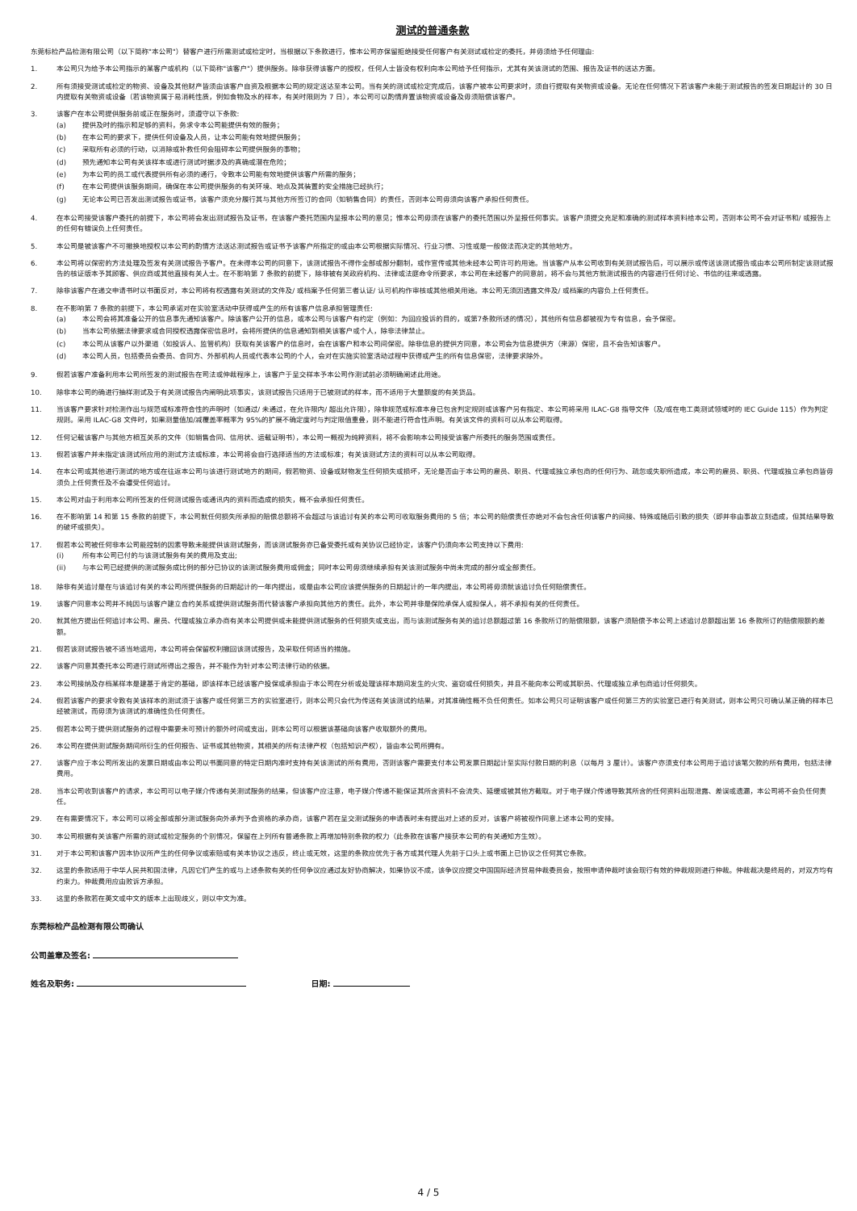测试的普通条款
东莞标检产品检测有限公司（以下简称"本公司"）替客户进行所需测试或检定时，当根据以下条款进行，惟本公司亦保留拒绝接受任何客户有关测试或检定的委托，并毋须给予任何理由:
1. 本公司只为给予本公司指示的某客户或机构（以下简称"该客户"）提供服务。除非获得该客户的授权，任何人士皆没有权利向本公司给予任何指示，尤其有关该测试的范围、报告及证书的送达方面。
2. 所有须接受测试或检定的物资、设备及其他财产皆须由该客户自资及根据本公司的规定送达至本公司。当有关的测试或检定完成后，该客户被本公司要求时，须自行提取有关物资或设备。无论在任何情况下若该客户未能于测试报告的签发日期起计的 30 日内提取有关物资或设备（若该物资属于易消耗性质，例如食物及水的样本，有关时限则为 7 日），本公司可以酌情弃置该物资或设备及毋须赔偿该客户。
3. 该客户在本公司提供服务前或正在服务时，须遵守以下条款:
(a) 提供及时的指示和足够的资料，务求令本公司能提供有效的服务；
(b) 在本公司的要求下，提供任何设备及人员，让本公司能有效地提供服务；
(c) 采取所有必须的行动，以消除或补救任何会阻碍本公司提供服务的事物；
(d) 预先通知本公司有关该样本或进行测试时据涉及的真确或潜在危险；
(e) 为本公司的员工或代表提供所有必须的通行，令致本公司能有效地提供该客户所需的服务；
(f) 在本公司提供该服务期间，确保在本公司提供服务的有关环境、地点及其装置的安全措施已经执行；
(g) 无论本公司已否发出测试报告或证书，该客户须充分履行其与其他方所签订的合同（如销售合同）的责任，否则本公司毋须向该客户承担任何责任。
4. 在本公司接受该客户委托的前提下，本公司将会发出测试报告及证书，在该客户委托范围内呈报本公司的意见；惟本公司毋须在该客户的委托范围以外呈报任何事实。该客户须提交充足和准确的测试样本资料给本公司，否则本公司不会对证书和/ 或报告上的任何有错误负上任何责任。
5. 本公司是被该客户不可撤换地授权以本公司的酌情方法送达测试报告或证书予该客户所指定的或由本公司根据实际情况、行业习惯、习性或是一般做法而决定的其他地方。
6. 本公司将以保密的方法处理及签发有关测试报告予客户。在未得本公司的同意下，该测试报告不得作全部或部分翻制，或作宣传或其他未经本公司许可的用途。当该客户从本公司收到有关测试报告后，可以展示或传送该测试报告或由本公司所制定该测试报告的核证版本予其顾客、供应商或其他直接有关人士。在不影响第 7 条款的前提下，除非被有关政府机构、法律或法庭命令所要求，本公司在未经客户的同意前，将不会与其他方就测试报告的内容进行任何讨论、书信的往来或透露。
7. 除非该客户在递交申请书时以书面反对，本公司将有权透露有关测试的文件及/ 或档案予任何第三者认证/ 认可机构作审核或其他相关用途。本公司无须因透露文件及/ 或档案的内容负上任何责任。
8. 在不影响第 7 条款的前提下，本公司承诺对在实验室活动中获得或产生的所有该客户信息承担管理责任:
(a) 本公司会将其准备公开的信息事先通知该客户。除该客户公开的信息，或本公司与该客户有约定（例如：为回应投诉的目的，或第7条款所述的情况），其他所有信息都被视为专有信息，会予保密。
(b) 当本公司依据法律要求或合同授权透露保密信息时，会将所提供的信息通知到相关该客户或个人，除非法律禁止。
(c) 本公司从该客户以外渠道（如投诉人、监管机构）获取有关该客户的信息时，会在该客户和本公司间保密。除非信息的提供方同意，本公司会为信息提供方（来源）保密，且不会告知该客户。
(d) 本公司人员，包括委员会委员、合同方、外部机构人员或代表本公司的个人，会对在实施实验室活动过程中获得或产生的所有信息保密，法律要求除外。
9. 假若该客户准备利用本公司所签发的测试报告在司法或仲裁程序上，该客户于呈交样本予本公司作测试前必须明确阐述此用途。
10. 除非本公司的确进行抽样测试及于有关测试报告内阐明此项事实，该测试报告只适用于已被测试的样本，而不适用于大量额度的有关货品。
11. 当该客户要求针对检测作出与规范或标准符合性的声明时（如通过/ 未通过，在允许限内/ 超出允许限），除非规范或标准本身已包含判定规则或该客户另有指定、本公司将采用 ILAC-G8 指导文件（及/或在电工类测试领域时的 IEC Guide 115）作为判定规则。采用 ILAC-G8 文件时，如果测量值加/减覆盖率概率为 95%的扩展不确定度时与判定限值重叠，则不能进行符合性声明。有关该文件的资料可以从本公司取得。
12. 任何记载该客户与其他方相互关系的文件（如销售合同、信用状、运载证明书），本公司一概视为纯粹资料，将不会影响本公司接受该客户所委托的服务范围或责任。
13. 假若该客户并未指定该测试所应用的测试方法或标准，本公司将会自行选择适当的方法或标准；有关该测试方法的资料可以从本公司取得。
14. 在本公司或其他进行测试的地方或在往返本公司与该进行测试地方的期间，假若物资、设备或财物发生任何损失或损坏，无论是否由于本公司的雇员、职员、代理或独立承包商的任何行为、疏忽或失职所造成，本公司的雇员、职员、代理或独立承包商皆毋须负上任何责任及不会遭受任何追讨。
15. 本公司对由于利用本公司所签发的任何测试报告或通讯内的资料而造成的损失，概不会承担任何责任。
16. 在不影响第 14 和第 15 条款的前提下，本公司就任何损失所承担的赔偿总额将不会超过与该追讨有关的本公司可收取服务费用的 5 倍；本公司的赔偿责任亦绝对不会包含任何该客户的间接、特殊或随后引致的损失（即并非由事故立刻造成，但其结果导致的破坏或损失）。
17. 假若本公司被任何非本公司能控制的因素导致未能提供该测试服务，而该测试服务亦已备受委托或有关协议已经协定，该客户仍须向本公司支持以下费用:
(i) 所有本公司已付的与该测试服务有关的费用及支出;
(ii) 与本公司已经提供的测试服务成比例的部分已协议的该测试服务费用或佣金；同时本公司毋须继续承担有关该测试服务中尚未完成的部分或全部责任。
18. 除非有关追讨是在与该追讨有关的本公司所提供服务的日期起计的一年内提出，或是由本公司应该提供服务的日期起计的一年内提出，本公司将毋须就该追讨负任何赔偿责任。
19. 该客户同意本公司并不纯因与该客户建立合约关系或提供测试服务而代替该客户承担向其他方的责任。此外，本公司并非是保险承保人或担保人，将不承担有关的任何责任。
20. 就其他方提出任何追讨本公司、雇员、代理或独立承办商有关本公司提供或未能提供测试服务的任何损失或支出，而与该测试服务有关的追讨总额超过第 16 条款所订的赔偿限额，该客户须赔偿予本公司上述追讨总额超出第 16 条款所订的赔偿限额的差额。
21. 假若该测试报告被不适当地运用，本公司将会保留权利撤回该测试报告，及采取任何适当的措施。
22. 该客户同意其委托本公司进行测试所得出之报告，并不能作为针对本公司法律行动的依据。
23. 本公司接纳及存档某样本是建基于肯定的基础，即该样本已经该客户投保或承担由于本公司在分析或处理该样本期间发生的火灾、盗窃或任何损失，并且不能向本公司或其职员、代理或独立承包商追讨任何损失。
24. 假若该客户的要求令致有关该样本的测试须于该客户或任何第三方的实验室进行，则本公司只会代为传送有关该测试的结果，对其准确性概不负任何责任。如本公司只可证明该客户或任何第三方的实验室已进行有关测试，则本公司只可确认某正确的样本已经被测试，而毋须为该测试的准确性负任何责任。
25. 假若本公司于提供测试服务的过程中需要未可预计的额外时间或支出，则本公司可以根据该基础向该客户收取额外的费用。
26. 本公司在提供测试服务期间所衍生的任何报告、证书或其他物资，其相关的所有法律产权（包括知识产权），皆由本公司所拥有。
27. 该客户应于本公司所发出的发票日期或由本公司以书面同意的特定日期内准时支持有关该测试的所有费用，否则该客户需要支付本公司发票日期起计至实际付款日期的利息（以每月 3 厘计）。该客户亦须支付本公司用于追讨该笔欠款的所有费用，包括法律费用。
28. 当本公司收到该客户的请求，本公司可以电子媒介传递有关测试服务的结果，但该客户应注意，电子媒介传递不能保证其所含资料不会流失、延缓或被其他方截取。对于电子媒介传递导致其所含的任何资料出现泄露、差误或遗漏，本公司将不会负任何责任。
29. 在有需要情况下，本公司可以将全部或部分测试服务向外承判予合资格的承办商，该客户若在呈交测试服务的申请表时未有提出对上述的反对，该客户将被视作同意上述本公司的安排。
30. 本公司根据有关该客户所需的测试或检定服务的个别情况，保留在上列所有普通条款上再增加特别条款的权力（此条款在该客户接获本公司的有关通知方生效）。
31. 对于本公司和该客户因本协议所产生的任何争议或索赔或有关本协议之违反，终止或无效，这里的条款应优先于各方或其代理人先前于口头上或书面上已协议之任何其它条款。
32. 这里的条款适用于中华人民共和国法律，凡因它们产生的或与上述条款有关的任何争议应通过友好协商解决，如果协议不成，该争议应提交中国国际经济贸易仲裁委员会，按照申请仲裁时该会现行有效的仲裁规则进行仲裁。仲裁裁决是终局的，对双方均有约束力。仲裁费用应由败诉方承担。
33. 这里的条款若在英文或中文的版本上出现歧义，则以中文为准。
东莞标检产品检测有限公司确认
公司盖章及签名:
姓名及职务: 日期:
4 / 5